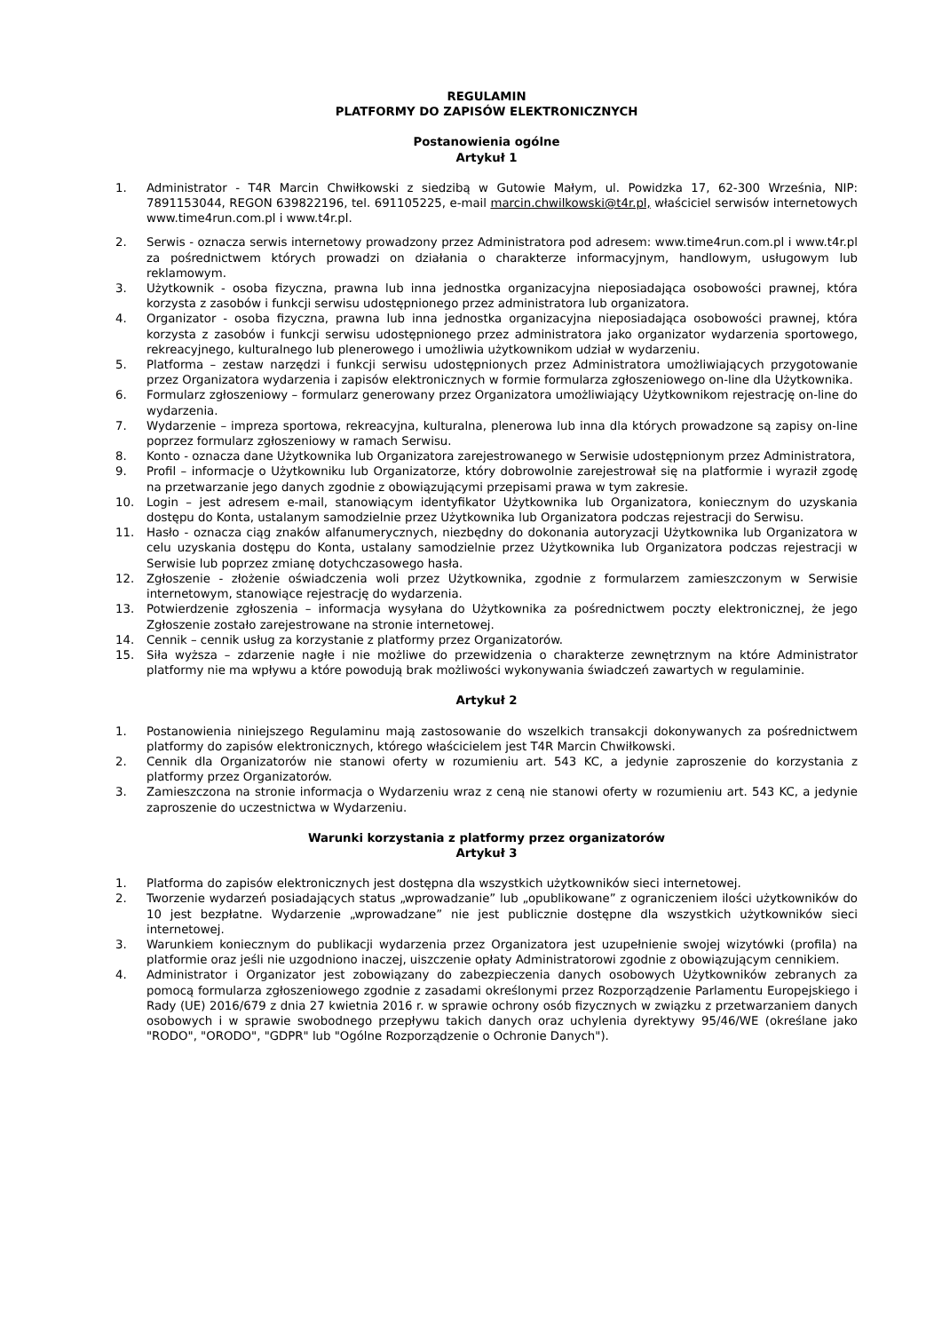REGULAMIN
PLATFORMY DO ZAPISÓW ELEKTRONICZNYCH
Postanowienia ogólne
Artykuł 1
1. Administrator - T4R Marcin Chwiłkowski z siedzibą w Gutowie Małym, ul. Powidzka 17, 62-300 Września, NIP: 7891153044, REGON 639822196, tel. 691105225, e-mail marcin.chwilkowski@t4r.pl, właściciel serwisów internetowych www.time4run.com.pl i www.t4r.pl.
2. Serwis - oznacza serwis internetowy prowadzony przez Administratora pod adresem: www.time4run.com.pl i www.t4r.pl za pośrednictwem których prowadzi on działania o charakterze informacyjnym, handlowym, usługowym lub reklamowym.
3. Użytkownik - osoba fizyczna, prawna lub inna jednostka organizacyjna nieposiadająca osobowości prawnej, która korzysta z zasobów i funkcji serwisu udostępnionego przez administratora lub organizatora.
4. Organizator - osoba fizyczna, prawna lub inna jednostka organizacyjna nieposiadająca osobowości prawnej, która korzysta z zasobów i funkcji serwisu udostępnionego przez administratora jako organizator wydarzenia sportowego, rekreacyjnego, kulturalnego lub plenerowego i umożliwia użytkownikom udział w wydarzeniu.
5. Platforma – zestaw narzędzi i funkcji serwisu udostępnionych przez Administratora umożliwiających przygotowanie przez Organizatora wydarzenia i zapisów elektronicznych w formie formularza zgłoszeniowego on-line dla Użytkownika.
6. Formularz zgłoszeniowy – formularz generowany przez Organizatora umożliwiający Użytkownikom rejestrację on-line do wydarzenia.
7. Wydarzenie – impreza sportowa, rekreacyjna, kulturalna, plenerowa lub inna dla których prowadzone są zapisy on-line poprzez formularz zgłoszeniowy w ramach Serwisu.
8. Konto - oznacza dane Użytkownika lub Organizatora zarejestrowanego w Serwisie udostępnionym przez Administratora,
9. Profil – informacje o Użytkowniku lub Organizatorze, który dobrowolnie zarejestrował się na platformie i wyraził zgodę na przetwarzanie jego danych zgodnie z obowiązującymi przepisami prawa w tym zakresie.
10. Login – jest adresem e-mail, stanowiącym identyfikator Użytkownika lub Organizatora, koniecznym do uzyskania dostępu do Konta, ustalanym samodzielnie przez Użytkownika lub Organizatora podczas rejestracji do Serwisu.
11. Hasło - oznacza ciąg znaków alfanumerycznych, niezbędny do dokonania autoryzacji Użytkownika lub Organizatora w celu uzyskania dostępu do Konta, ustalany samodzielnie przez Użytkownika lub Organizatora podczas rejestracji w Serwisie lub poprzez zmianę dotychczasowego hasła.
12. Zgłoszenie - złożenie oświadczenia woli przez Użytkownika, zgodnie z formularzem zamieszczonym w Serwisie internetowym, stanowiące rejestrację do wydarzenia.
13. Potwierdzenie zgłoszenia – informacja wysyłana do Użytkownika za pośrednictwem poczty elektronicznej, że jego Zgłoszenie zostało zarejestrowane na stronie internetowej.
14. Cennik – cennik usług za korzystanie z platformy przez Organizatorów.
15. Siła wyższa – zdarzenie nagłe i nie możliwe do przewidzenia o charakterze zewnętrznym na które Administrator platformy nie ma wpływu a które powodują brak możliwości wykonywania świadczeń zawartych w regulaminie.
Artykuł 2
1. Postanowienia niniejszego Regulaminu mają zastosowanie do wszelkich transakcji dokonywanych za pośrednictwem platformy do zapisów elektronicznych, którego właścicielem jest T4R Marcin Chwiłkowski.
2. Cennik dla Organizatorów nie stanowi oferty w rozumieniu art. 543 KC, a jedynie zaproszenie do korzystania z platformy przez Organizatorów.
3. Zamieszczona na stronie informacja o Wydarzeniu wraz z ceną nie stanowi oferty w rozumieniu art. 543 KC, a jedynie zaproszenie do uczestnictwa w Wydarzeniu.
Warunki korzystania z platformy przez organizatorów
Artykuł 3
1. Platforma do zapisów elektronicznych jest dostępna dla wszystkich użytkowników sieci internetowej.
2. Tworzenie wydarzeń posiadających status „wprowadzanie” lub „opublikowane” z ograniczeniem ilości użytkowników do 10 jest bezpłatne. Wydarzenie „wprowadzane” nie jest publicznie dostępne dla wszystkich użytkowników sieci internetowej.
3. Warunkiem koniecznym do publikacji wydarzenia przez Organizatora jest uzupełnienie swojej wizytówki (profila) na platformie oraz jeśli nie uzgodniono inaczej, uiszczenie opłaty Administratorowi zgodnie z obowiązującym cennikiem.
4. Administrator i Organizator jest zobowiązany do zabezpieczenia danych osobowych Użytkowników zebranych za pomocą formularza zgłoszeniowego zgodnie z zasadami określonymi przez Rozporządzenie Parlamentu Europejskiego i Rady (UE) 2016/679 z dnia 27 kwietnia 2016 r. w sprawie ochrony osób fizycznych w związku z przetwarzaniem danych osobowych i w sprawie swobodnego przepływu takich danych oraz uchylenia dyrektywy 95/46/WE (określane jako "RODO", "ORODO", "GDPR" lub "Ogólne Rozporządzenie o Ochronie Danych").